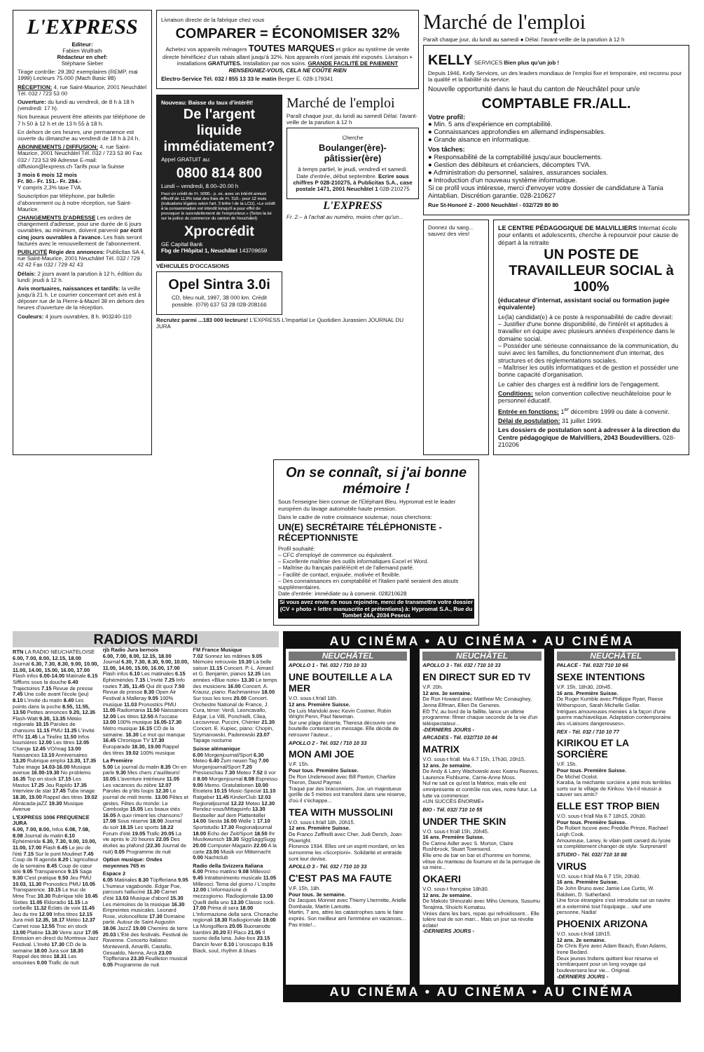L'EXPRESS
Editeur:
Fabien Wolfrath
Rédacteur en chef:
Stéphane Sieber
Tirage contrôle: 29.392 exemplaires (REMP, mai 1999) Lecteurs 75.000 (Mach Basic 98)
RÉCEPTION: 4, rue Saint-Maurice, 2001 Neuchâtel Tél. 032 / 723 53 00
Ouverture: du lundi au vendredi, de 8 h à 18 h (vendredi: 17 h).
Nos bureaux peuvent être atteints par téléphone de 7 h 50 à 12 h et de 13 h 55 à 18 h.
En dehors de ces heures, une permanence est ouverte du dimanche au vendredi de 18 h à 24 h.
ABONNEMENTS / DIFFUSION: 4, rue Saint-Maurice, 2001 Neuchâtel Tél. 032 / 723 53 90 Fax 032 / 723 53 99 Adresse E-mail: diffusion@lexpress.ch Tarifs pour la Suisse
3 mois 6 mois 12 mois
Fr. 80.- Fr. 151.- Fr. 284.-
Y compris 2,3% taxe TVA.
Souscription par téléphone, par bulletin d'abonnement ou à notre réception, rue Saint-Maurice.
CHANGEMENTS D'ADRESSE Les ordres de changement d'adresse, pour une durée de 6 jours ouvrables, au minimum, doivent parvenir par écrit cinq jours ouvrables à l'avance. Les frais seront facturés avec le renouvellement de l'abonnement.
PUBLICITÉ Régie des annonces: Publicitas SA 4, rue Saint-Maurice, 2001 Neuchâtel Tél. 032 / 729 42 42 Fax 032 / 729 42 43
Délais: 2 jours avant la parution à 12 h, édition du lundi: jeudi à 12 h.
Avis mortuaires, naissances et tardifs: la veille jusqu'à 21 h. Le courrier concernant cet avis est à déposer rue de la Pierre-à-Mazel 39 en dehors des heures d'ouverture de la réception.
Couleurs: 4 jours ouvrables, 8 h. 903240-110
Livraison directe de la fabrique chez vous
COMPARER = ÉCONOMISER 32%
Achetez vos appareils ménagers TOUTES MARQUES et grâce au système de vente directe bénéficiez d'un rabais allant jusqu'à 32%. Nos appareils n'ont jamais été exposés. Livraison + installations GRATUITES. Installation par nos soins. GRANDE FACILITÉ DE PAIEMENT RENSEIGNEZ-VOUS, CELA NE COÛTE RIEN
Electro-Service Tél. 032 / 855 13 33 le matin Berger E. 028-179341
Nouveau: Baisse du taux d'intérêt!
De l'argent liquide immédiatement?
Appel GRATUIT au:
0800 814 800
Lundi – vendredi, 8.00–20.00 h
Pour un crédit de Fr. 5000.- p. ex. avec un intérêt annuel effectif de 11.8% total des frais de Fr. 310.- pour 12 mois (indications légales selon l'art. 3 lettre l de la LCD). «Le crédit à la consommation est interdit lorsqu'il a pour effet de provoquer le surendettement de l'emprunteur.» (Selon la loi sur la police du commerce du canton de Neuchâtel)
Xprocrédit
GE Capital Bank
Fbg de l'Hôpital 1, Neuchâtel 143709659
VÉHICULES D'OCCASIONS
Opel Sintra 3.0i
CD, bleu nuit, 1997, 38 000 km. Crédit possible. (079) 637 53 28 028-208166
Marché de l'emploi
Paraît chaque jour, du lundi au samedi Délai: l'avant-veille de la parution à 12 h
Cherche
Boulanger(ère)-pâtissier(ère)
à temps partiel, le jeudi, vendredi et samedi. Date d'entrée, début septembre. Ecrire sous chiffres P 028-210275, à Publicitas S.A., case postale 1471, 2001 Neuchâtel 1 028-210275
L'EXPRESS
Fr. 2.– à l'achat au numéro, moins cher qu'un...
Recrutez parmi ...183 000 lecteurs! L'EXPRESS L'Impartial Le Quotidien Jurassien JOURNAL DU JURA
Marché de l'emploi
Paraît chaque jour, du lundi au samedi ● Délai: l'avant-veille de la parution à 12 h
KELLY SERVICES Bien plus qu'un job !
Depuis 1946, Kelly Services, un des leaders mondiaux de l'emploi fixe et temporaire, est reconnu pour la qualité et la fiabilité du service.
Nouvelle opportunité dans le haut du canton de Neuchâtel pour un/e
COMPTABLE FR./ALL.
Votre profil:
● Min. 5 ans d'expérience en comptabilité.
● Connaissances approfondies en allemand indispensables.
● Grande aisance en informatique.
Vos tâches:
● Responsabilité de la comptabilité jusqu'aux bouclements.
● Gestion des débiteurs et créanciers, décomptes TVA.
● Administration du personnel, salaires, assurances sociales.
● Introduction d'un nouveau système informatique.
Si ce profil vous intéresse, merci d'envoyer votre dossier de candidature à Tania Aintablian. Discrétion garantie. 028-210627
Rue St-Honoré 2 - 2000 Neuchâtel - 032/729 80 80
Donnez du sang... sauvez des vies!
LE CENTRE PÉDAGOGIQUE DE MALVILLIERS Internat école pour enfants et adolescents, cherche à repourvoir pour cause de départ à la retraite
UN POSTE DE TRAVAILLEUR SOCIAL à 100%
(éducateur d'internat, assistant social ou formation jugée équivalente)
Le(la) candidat(e) à ce poste à responsabilité de cadre devrait:
– Justifier d'une bonne disponibilité, de l'intérêt et aptitudes à travailler en équipe avec plusieurs années d'expérience dans le domaine social.
– Posséder une sérieuse connaissance de la communication, du suivi avec les familles, du fonctionnement d'un internat, des structures et des réglementations sociales.
– Maîtriser les outils informatiques et de gestion et posséder une bonne capacité d'organisation.
Le cahier des charges est à redifinir lors de l'engagement.
Conditions: selon convention collective neuchâteloise pour le personnel éducatif.
Entrée en fonctions: 1<sup>er</sup> décembre 1999 ou date à convenir.
Délai de postulation: 31 juillet 1999.
Les dossiers de postulation sont à adresser à la direction du Centre pédagogique de Malvilliers, 2043 Boudevilliers. 028-210206
On se connaît, si j'ai bonne mémoire !
Sous l'enseigne bien connue de l'Eléphant Bleu, Hypromat est le leader européen du lavage automobile haute pression.
Dans le cadre de notre croissance soutenue, nous cherchons:
UN(E) SECRÉTAIRE TÉLÉPHONISTE - RÉCEPTIONNISTE
Profil souhaité:
– CFC d'employé de commerce ou équivalent.
– Excellente maîtrise des outils informatiques Excel et Word.
– Maîtrise du français parlé/écrit et de l'allemand parlé.
– Facilité de contact, enjouée, motivée et flexible.
– Des connaissances en comptabilité et l'italien parlé seraient des atouts supplémentaires.
Date d'entrée: immédiate ou à convenir. 028210628
Si vous avez envie de nous rejoindre, merci de transmettre votre dossier (CV + photo + lettre manuscrite et prétentions) à: Hypromat S.A., Rue du Tombet 24A, 2034 Peseux
RADIOS MARDI
RTN LA RADIO NEUCHATELOISE
6.00, 7.00, 8.00, 12.15, 18.00 Journal 6.30, 7.30, 8.30, 9.00, 10.00, 11.00, 14.00, 15.00, 16.00, 17.00 Flash infos 6.00-14.00 Matinale 6.15 Sifflons sous la douche 6.40 Trajectoires 7.15 Revue de presse 7.45 Une colle avant l'école (jeu) 8.10 L'invité du matin 8.40 Les points dans la poche 8.55, 11.55, 13.50 Petites annonces 9.20, 12.35 Flash-Watt 9.30, 13.35 Météo régionale 10.15 Paroles de chansons 11.15 PMU 11.25 L'invité RTN 11.45 La Tirelire 11.50 Infos boursières 12.00 Les titres 12.05 Change 12.45 VO/mag 13.00 Naissances 13.10 Anniversaires 13.20 Rubrique emploi 13.30, 17.35 Tube image 14.03-16.00 Musique avenue 16.00-19.30 No problemo 16.35 Top en stock 17.15 Les Mastos 17.25 Jeu Rapido 17.35 Interview de star 17.45 Tube image 18.30, 19.00 Rappel des titres 19.02 Abracada-jaZZ 19.30 Musique Avenue
L'EXPRESS 1006 FREQUENCE JURA
6.00, 7.00, 8.00, Infos 6.08, 7.08, 8.08 Journal du matin 6.10 Ephéméride 6.30, 7.30, 9.00, 10.00, 11.00, 17.00 Flash 6.45 Le jeu de l'été 7.15 Sur le pont Moulinet 7.45 Coup de fil agenda 8.20 L'agriculteur de la semaine 8.45 Coup de cœur télé 9.05 Transparence 9.15 Saga 9.30 C'est pratique 9.50 Jeu PMU 10.03, 11.30 Pronostics PMU 10.05 Transparence. 10.15 Le truc de Mme Truc 10.30 Rubrique télé 10.45 Sixties 11.05 Eldoradio 11.15 La corbeille 11.32 Eclats de voix 11.45 Jeu du rire 12.00 Infos titres 12.15 Jura midi 12.35, 18.17 Météo 12.37 Carnet rose 12.55 Troc en stock 13.00 Platine 13.30 Verre azur 17.05 Emission en direct du Montreux Jazz Festival. L'invité 17.30 CD de la semaine 18.00 Jura soir 18.30 Rappel des titres 18.31 Les ensoirées 0.00 Trafic de nuit
rjb Radio Jura bernois
6.00, 7.00, 8.00, 12.15, 18.00 Journal 6.30, 7.30, 8.30, 9.00, 10.00, 11.00, 14.00, 15.00, 16.00, 17.00 Flash infos 6.10 Les matinales 6.15 Ephémérides 7.15 L'invité 7.25 Info routes 7.35, 11.45 Qui dit quoi 7.50 Revue de presse 8.30 Open Air Festival à Malleray 9.05 100% musique 11.03 Pronostics PMU 11.05 Radiomania 11.50 Naissances 12.00 Les titres 12.50 A l'occase 13.00 100% musique 16.05-17.30 Métro musique 16.15 CD de la semaine. 16.30 Le mot qui manque 16.45 Chronique TV 17.30 Europarade 18.30, 19.00 Rappel des titres 19.02 100% musique
La Première
5.00 Le journal du matin 8.35 On en parle 9.30 Mes chers z'auditeurs! 10.05 L'aventure intérieure 11.05 Les vacances du zèbre 12.07 Paroles de p'tits loups 12.30 Le journal de midi trente. 13.00 Fêtes et gestes. Fêtes du monde: Le Cambodge 15.05 Les beaux étés 16.05 A quoi riment les chansons? 17.08 Sous réserve 18.00 Journal du soir 18.15 Les sports 18.22 Forum d'été 19.05 Trafic 20.05 La vie après le 20 heures 22.05 Des étoiles au plafond (22.30 Journal de nuit) 0.05 Programme de nuit
Option musique: Ondes moyennes 765 m
Espace 2
6.05 Matinales 8.30 Töpfferiana 9.05 L'humeur vagabonde. Edgar Poe, parcours halluciné 11.30 Carnet d'été 13.03 Musique d'abord 15.30 Les mémoires de la musique 16.30 Empreintes musicales. Leonard Rose, violoncelliste 17.30 Domaine parlé. Autour de Saint Augustin 18.06 JazzZ 19.00 Chemins de terre 20.03 L'Eté des festivals. Festival de Ravenne. Concerto Italiano: Monteverdi, Amarilli, Castello, Gesualdo, Nenna, Arcà 23.00 Töpfferiana 23.30 Feuilleton musical 0.05 Programme de nuit
FM France Musique
7.02 Sonnez les mâtines 9.05 Mémoire retrouvée 10.30 La belle saison 11.15 Concert. P.-L. Aimard et G. Benjamin, pianos 12.35 Les années «Blue note» 13.30 Le temps des musiciens 16.00 Concert. A. Krausz, piano: Rachmaninov 18.00 Sur tous les tons 20.00 Concert. Orchestre National de France, J. Cura, ténor: Verdi, Leoncavallo, Edgar, Le Villi, Ponchielli, Cilea, Lecouvreur, Puccini, Chénier 21.30 Concert. E. Kupiec, piano: Chopin, Szymanowski, Paderewski 23.07 Tapage nocturne
Suisse alémanique
6.00 Morgenjournal/Sport 6.30 Meteo 6.40 Zum neuen Tag 7.00 Morgenjournal/Sport 7.20 Presseschau 7.30 Meteo 7.52 8 vor 8 8.00 Morgenjournal 8.08 Espresso 9.00 Memo. Gratulationen 10.00 Etcetera 10.15 Music-Special 11.10 Ratgeber 11.45 KinderClub 12.03 Regionaljournal 12.22 Meteo 12.30 Rendez-vous/Mittagsinfo 13.30 Bestseller auf dem Plattenteller 14.00 Siesta 16.00 Welle 1 17.10 Sportstudio 17.30 Regionaljournal 18.00 Echo der Zeit/Sport 18.50 Ihr Musikwunsch 19.30 SiggSaggSugg 20.00 Computer-Magazin 22.00 A la carte 23.00 Musik vor Mitternacht 0.00 Nachtclub
Radio della Svizzera Italiana
6.00 Primo mattino 9.08 Millevoci 9.45 Intrattenimento musicale 11.05 Millevoci. Tema del giorno / L'ospite 12.00 L'informazione di mezzogiorno. Radiogiornale 13.00 Quelli della uno 13.30 Classic rock. 17.00 Prima di sera 18.00 L'informazione della sera. Chonache regionali 18.30 Radiogiornale 19.00 La Mongolfiera 20.05 Buonanotte bambini 20.20 El Flaco 21.05 Il suono della luna. Juke-box 23.15 Dancin fever 0.10 L'oroscopo 0.15 Black, soul, rhythm & blues
AU CINÉMA • AU CINÉMA • AU CINÉMA
NEUCHÂTEL
APOLLO 1 - Tél. 032 / 710 10 33
UNE BOUTEILLE A LA MER
V.O. sous-t.fr/all 18h.
12 ans. Première Suisse.
De Luis Mandoki avec Kevin Costner, Robin Wright Penn, Paul Newman.
Sur une plage déserte, Theresa découvre une bouteille contenant un message. Elle décide de retrouver l'auteur...
APOLLO 2 - Tél. 032 / 710 10 33
MON AMI JOE
V.F. 15h.
Pour tous. Première Suisse.
De Ron Underwood avec Bill Paxton, Charlize Theron, David Paymer.
Traqué par des braconniers, Joe, un majestueux gorille de 5 mètres est transféré dans une réserve, d'où il s'échappe...
TEA WITH MUSSOLINI
V.O. sous-t.fr/all 18h, 20h15.
12 ans. Première Suisse.
De Franco Zeffirelli avec Cher, Judi Dench, Joan Plowright.
Florence 1934. Elles ont un esprit mordant, on les surnomme les «Scorpioni». Solidarité et entraide sont leur devise.
APOLLO 3 - Tél. 032 / 710 10 33
C'EST PAS MA FAUTE
V.F. 15h, 18h.
Pour tous. 3e semaine.
De Jacques Monnet avec Thierry Lhermitte, Arielle Dombasle, Martin Lamotte.
Martin, 7 ans, attire les catastrophes sans le faire exprès. Son meilleur ami l'emmène en vacances... Pas triste!...
NEUCHÂTEL
APOLLO 3 - Tél. 032 / 710 10 33
EN DIRECT SUR ED TV
V.F. 20h.
12 ans. 3e semaine.
De Ron Howard avec Matthew Mc Conaughey, Jenna Elfman, Ellen De Generes.
ED TV, au bord de la faillite, lance un ultime programme: filmer chaque seconde de la vie d'un téléspectateur...
-DERNIERS JOURS -
ARCADES - Tél. 032/710 10 44
MATRIX
V.O. sous-t fr/all. Ma 6.7 15h, 17h30, 20h15.
12 ans. 2e semaine.
De Andy & Larry Wachowski avec Keanu Reeves, Laurence Fishburne, Carrie-Anne Moss.
Nul ne sait ce qu'est la Matrice, mais elle est omniprésente et contrôle nos vies, notre futur. La lutte va commencer.
«UN SUCCÈS ÉNORME»
BIO - Tél. 032/ 710 10 55
UNDER THE SKIN
V.O. sous-t fr/all 15h, 20h45.
16 ans. Première Suisse.
De Carine Adler avec S. Morton, Claire Rushbrook, Stuart Townsend.
Elle erre de bar en bar et d'homme en homme, vêtue du manteau de fourrure et de la perruque de sa mère...
OKAERI
V.O. sous-t française 18h30.
12 ans. 2e semaine.
De Makoto Shinozaki avec Miho Uemura, Susumu Terajima, Shoichi Komatsu.
Virées dans les bars, repas qui refroidissent... Elle tolère tout de son mari... Mais un jour sa révolte éclate!
-DERNIERS JOURS -
NEUCHÂTEL
PALACE - Tél. 032/ 710 10 66
SEXE INTENTIONS
V.F. 15h, 18h30, 20h45.
16 ans. Première Suisse.
De Roger Kumble avec Philippe Ryan, Reese Witherspoon, Sarah Michelle Gellar.
Intrigues amoureuses menées à la façon d'une guerre machiavélique. Adaptation contemporaine des «Liaisons dangereuses».
REX - Tél. 032 / 710 10 77
KIRIKOU ET LA SORCIÈRE
V.F. 15h.
Pour tous. Première Suisse.
De Michel Ocelot.
Karaba, la méchante sorcière a jeté trois terribles sorts sur le village de Kirikou. Va-t-il réussir à sauver ses amis?
ELLE EST TROP BIEN
V.O. sous-t fr/all Ma 6.7 18h15, 20h30.
Pour tous. Première Suisse.
De Robert Iscove avec Freddie Prinze, Rachael Leigh Cook.
Amoureuse, Laney, le vilain petit canard du lycée va complètement changer de style. Surprenant!
STUDIO - Tél. 032/ 710 10 88
VIRUS
V.O. sous-t fr/all Ma 6.7 15h, 20h30.
16 ans. Première Suisse.
De John Bruno avec Jamie Lee Curtis, W. Baldwin, D. Sutherland.
Une force étrangère s'est introduite sur un navire et a exterminé tout l'équipage... sauf une personne, Nadia!
PHOENIX ARIZONA
V.O. sous-t.fr/all 18h15.
12 ans. 2e semaine.
De Chris Eyre avec Adam Beach, Evan Adams, Irene Bedard.
Deux jeunes Indiens quittent leur réserve et s'embarquent pour un long voyage qui bouleversera leur vie... Original.
-DERNIERS JOURS -
AU CINÉMA • AU CINÉMA • AU CINÉMA